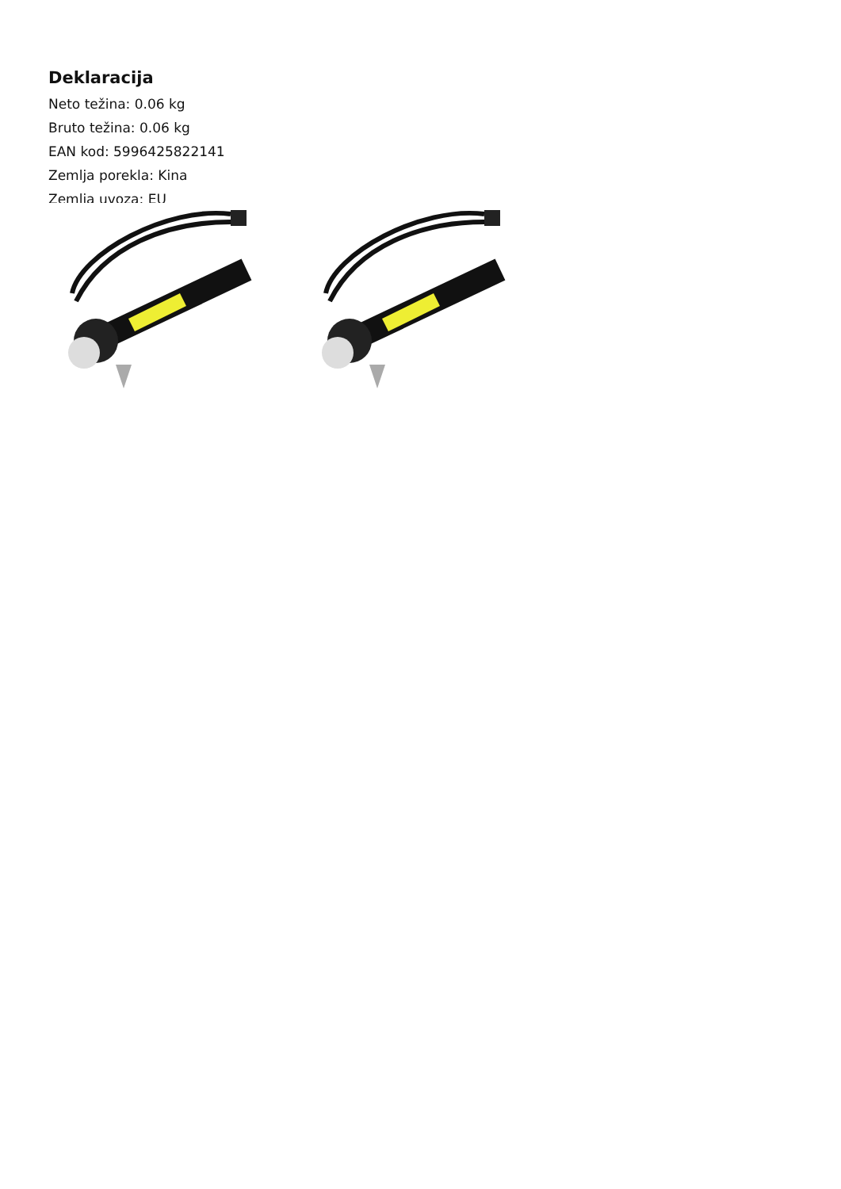Deklaracija
Neto težina: 0.06 kg
Bruto težina: 0.06 kg
EAN kod: 5996425822141
Zemlja porekla: Kina
Zemlja uvoza: EU